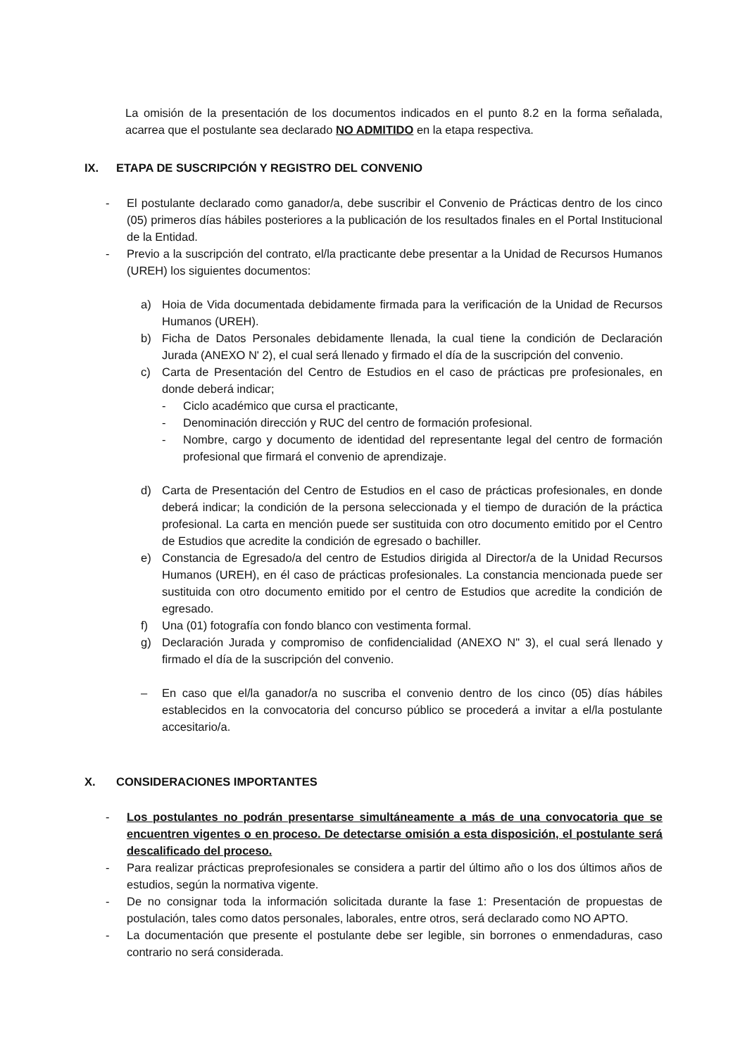La omisión de la presentación de los documentos indicados en el punto 8.2 en la forma señalada, acarrea que el postulante sea declarado NO ADMITIDO en la etapa respectiva.
IX. ETAPA DE SUSCRIPCIÓN Y REGISTRO DEL CONVENIO
- El postulante declarado como ganador/a, debe suscribir el Convenio de Prácticas dentro de los cinco (05) primeros días hábiles posteriores a la publicación de los resultados finales en el Portal Institucional de la Entidad.
- Previo a la suscripción del contrato, el/la practicante debe presentar a la Unidad de Recursos Humanos (UREH) los siguientes documentos:
a) Hoia de Vida documentada debidamente firmada para la verificación de la Unidad de Recursos Humanos (UREH).
b) Ficha de Datos Personales debidamente llenada, la cual tiene la condición de Declaración Jurada (ANEXO N' 2), el cual será llenado y firmado el día de la suscripción del convenio.
c) Carta de Presentación del Centro de Estudios en el caso de prácticas pre profesionales, en donde deberá indicar;
- Ciclo académico que cursa el practicante,
- Denominación dirección y RUC del centro de formación profesional.
- Nombre, cargo y documento de identidad del representante legal del centro de formación profesional que firmará el convenio de aprendizaje.
d) Carta de Presentación del Centro de Estudios en el caso de prácticas profesionales, en donde deberá indicar; la condición de la persona seleccionada y el tiempo de duración de la práctica profesional. La carta en mención puede ser sustituida con otro documento emitido por el Centro de Estudios que acredite la condición de egresado o bachiller.
e) Constancia de Egresado/a del centro de Estudios dirigida al Director/a de la Unidad Recursos Humanos (UREH), en él caso de prácticas profesionales. La constancia mencionada puede ser sustituida con otro documento emitido por el centro de Estudios que acredite la condición de egresado.
f) Una (01) fotografía con fondo blanco con vestimenta formal.
g) Declaración Jurada y compromiso de confidencialidad (ANEXO N" 3), el cual será llenado y firmado el día de la suscripción del convenio.
– En caso que el/la ganador/a no suscriba el convenio dentro de los cinco (05) días hábiles establecidos en la convocatoria del concurso público se procederá a invitar a el/la postulante accesitario/a.
X. CONSIDERACIONES IMPORTANTES
- Los postulantes no podrán presentarse simultáneamente a más de una convocatoria que se encuentren vigentes o en proceso. De detectarse omisión a esta disposición, el postulante será descalificado del proceso.
- Para realizar prácticas preprofesionales se considera a partir del último año o los dos últimos años de estudios, según la normativa vigente.
- De no consignar toda la información solicitada durante la fase 1: Presentación de propuestas de postulación, tales como datos personales, laborales, entre otros, será declarado como NO APTO.
- La documentación que presente el postulante debe ser legible, sin borrones o enmendaduras, caso contrario no será considerada.